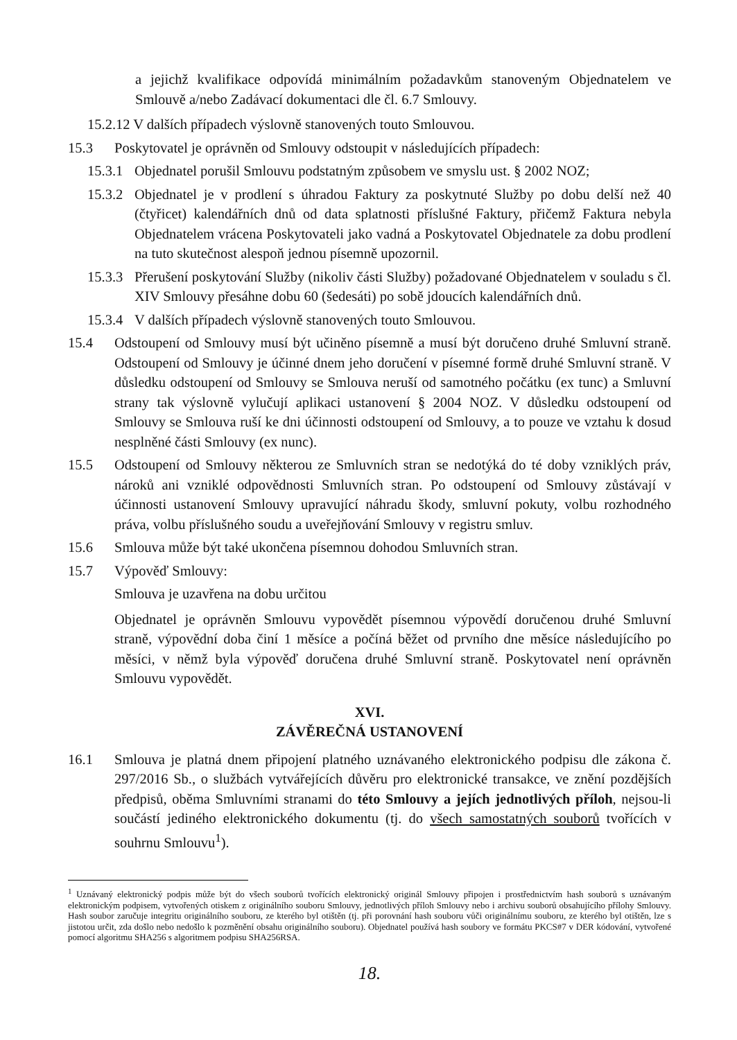a jejichž kvalifikace odpovídá minimálním požadavkům stanoveným Objednatelem ve Smlouvě a/nebo Zadávací dokumentaci dle čl. 6.7 Smlouvy.
15.2.12 V dalších případech výslovně stanovených touto Smlouvou.
15.3 Poskytovatel je oprávněn od Smlouvy odstoupit v následujících případech:
15.3.1 Objednatel porušil Smlouvu podstatným způsobem ve smyslu ust. § 2002 NOZ;
15.3.2 Objednatel je v prodlení s úhradou Faktury za poskytnuté Služby po dobu delší než 40 (čtyřicet) kalendářních dnů od data splatnosti příslušné Faktury, přičemž Faktura nebyla Objednatelem vrácena Poskytovateli jako vadná a Poskytovatel Objednatele za dobu prodlení na tuto skutečnost alespoň jednou písemně upozornil.
15.3.3 Přerušení poskytování Služby (nikoliv části Služby) požadované Objednatelem v souladu s čl. XIV Smlouvy přesáhne dobu 60 (šedesáti) po sobě jdoucích kalendářních dnů.
15.3.4 V dalších případech výslovně stanovených touto Smlouvou.
15.4 Odstoupení od Smlouvy musí být učiněno písemně a musí být doručeno druhé Smluvní straně. Odstoupení od Smlouvy je účinné dnem jeho doručení v písemné formě druhé Smluvní straně. V důsledku odstoupení od Smlouvy se Smlouva neruší od samotného počátku (ex tunc) a Smluvní strany tak výslovně vylučují aplikaci ustanovení § 2004 NOZ. V důsledku odstoupení od Smlouvy se Smlouva ruší ke dni účinnosti odstoupení od Smlouvy, a to pouze ve vztahu k dosud nesplněné části Smlouvy (ex nunc).
15.5 Odstoupení od Smlouvy některou ze Smluvních stran se nedotýká do té doby vzniklých práv, nároků ani vzniklé odpovědnosti Smluvních stran. Po odstoupení od Smlouvy zůstávají v účinnosti ustanovení Smlouvy upravující náhradu škody, smluvní pokuty, volbu rozhodného práva, volbu příslušného soudu a uveřejňování Smlouvy v registru smluv.
15.6 Smlouva může být také ukončena písemnou dohodou Smluvních stran.
15.7 Výpověď Smlouvy:
Smlouva je uzavřena na dobu určitou
Objednatel je oprávněn Smlouvu vypovědět písemnou výpovědí doručenou druhé Smluvní straně, výpovědní doba činí 1 měsíce a počíná běžet od prvního dne měsíce následujícího po měsíci, v němž byla výpověď doručena druhé Smluvní straně. Poskytovatel není oprávněn Smlouvu vypovědět.
XVI.
ZÁVĚREČNÁ USTANOVENÍ
16.1 Smlouva je platná dnem připojení platného uznávaného elektronického podpisu dle zákona č. 297/2016 Sb., o službách vytvářejících důvěru pro elektronické transakce, ve znění pozdějších předpisů, oběma Smluvními stranami do této Smlouvy a jejích jednotlivých příloh, nejsou-li součástí jediného elektronického dokumentu (tj. do všech samostatných souborů tvořících v souhrnu Smlouvu<sup>1</sup>).
<sup>1</sup> Uznávaný elektronický podpis může být do všech souborů tvořících elektronický originál Smlouvy připojen i prostřednictvím hash souborů s uznávaným elektronickým podpisem, vytvořených otiskem z originálního souboru Smlouvy, jednotlivých příloh Smlouvy nebo i archivu souborů obsahujícího přílohy Smlouvy. Hash soubor zaručuje integritu originálního souboru, ze kterého byl otištěn (tj. při porovnání hash souboru vůči originálnímu souboru, ze kterého byl otištěn, lze s jistotou určit, zda došlo nebo nedošlo k pozměnění obsahu originálního souboru). Objednatel používá hash soubory ve formátu PKCS#7 v DER kódování, vytvořené pomocí algoritmu SHA256 s algoritmem podpisu SHA256RSA.
18.